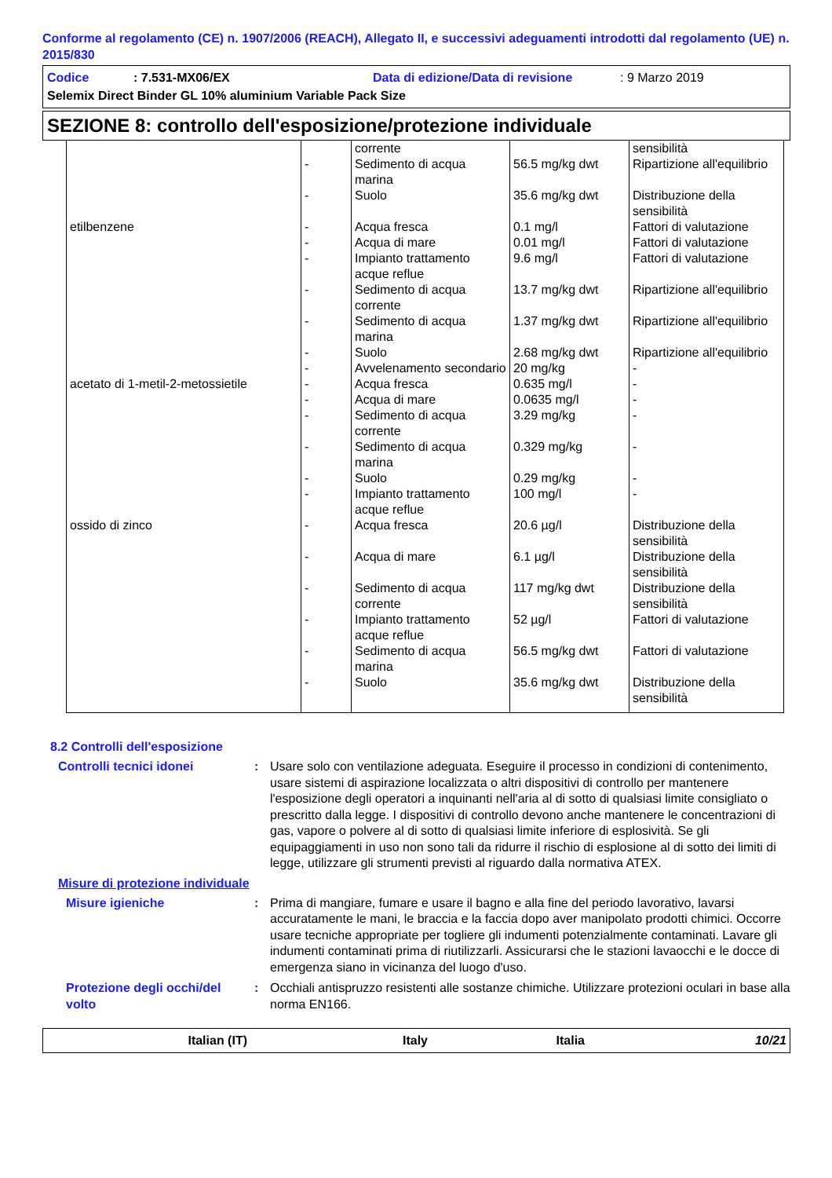Conforme al regolamento (CE) n. 1907/2006 (REACH), Allegato II, e successivi adeguamenti introdotti dal regolamento (UE) n. 2015/830
Codice: 7.531-MX06/EX Data di edizione/Data di revisione: 9 Marzo 2019
Selemix Direct Binder GL 10% aluminium Variable Pack Size
SEZIONE 8: controllo dell'esposizione/protezione individuale
| | | corrente | | sensibilità |
| | - | Sedimento di acqua marina | 56.5 mg/kg dwt | Ripartizione all'equilibrio |
| | - | Suolo | 35.6 mg/kg dwt | Distribuzione della sensibilità |
| etilbenzene | - | Acqua fresca | 0.1 mg/l | Fattori di valutazione |
| | - | Acqua di mare | 0.01 mg/l | Fattori di valutazione |
| | - | Impianto trattamento acque reflue | 9.6 mg/l | Fattori di valutazione |
| | - | Sedimento di acqua corrente | 13.7 mg/kg dwt | Ripartizione all'equilibrio |
| | - | Sedimento di acqua marina | 1.37 mg/kg dwt | Ripartizione all'equilibrio |
| | - | Suolo | 2.68 mg/kg dwt | Ripartizione all'equilibrio |
| | - | Avvelenamento secondario | 20 mg/kg | - |
| acetato di 1-metil-2-metossietile | - | Acqua fresca | 0.635 mg/l | - |
| | - | Acqua di mare | 0.0635 mg/l | - |
| | - | Sedimento di acqua corrente | 3.29 mg/kg | - |
| | - | Sedimento di acqua marina | 0.329 mg/kg | - |
| | - | Suolo | 0.29 mg/kg | - |
| | - | Impianto trattamento acque reflue | 100 mg/l | - |
| ossido di zinco | - | Acqua fresca | 20.6 µg/l | Distribuzione della sensibilità |
| | - | Acqua di mare | 6.1 µg/l | Distribuzione della sensibilità |
| | - | Sedimento di acqua corrente | 117 mg/kg dwt | Distribuzione della sensibilità |
| | - | Impianto trattamento acque reflue | 52 µg/l | Fattori di valutazione |
| | - | Sedimento di acqua marina | 56.5 mg/kg dwt | Fattori di valutazione |
| | - | Suolo | 35.6 mg/kg dwt | Distribuzione della sensibilità |
8.2 Controlli dell'esposizione
Controlli tecnici idonei: Usare solo con ventilazione adeguata. Eseguire il processo in condizioni di contenimento, usare sistemi di aspirazione localizzata o altri dispositivi di controllo per mantenere l'esposizione degli operatori a inquinanti nell'aria al di sotto di qualsiasi limite consigliato o prescritto dalla legge. I dispositivi di controllo devono anche mantenere le concentrazioni di gas, vapore o polvere al di sotto di qualsiasi limite inferiore di esplosività. Se gli equipaggiamenti in uso non sono tali da ridurre il rischio di esplosione al di sotto dei limiti di legge, utilizzare gli strumenti previsti al riguardo dalla normativa ATEX.
Misure di protezione individuale
Misure igieniche: Prima di mangiare, fumare e usare il bagno e alla fine del periodo lavorativo, lavarsi accuratamente le mani, le braccia e la faccia dopo aver manipolato prodotti chimici. Occorre usare tecniche appropriate per togliere gli indumenti potenzialmente contaminati. Lavare gli indumenti contaminati prima di riutilizzarli. Assicurarsi che le stazioni lavaocchi e le docce di emergenza siano in vicinanza del luogo d'uso.
Protezione degli occhi/del volto: Occhiali antispruzzo resistenti alle sostanze chimiche. Utilizzare protezioni oculari in base alla norma EN166.
Italian (IT) Italy Italia 10/21